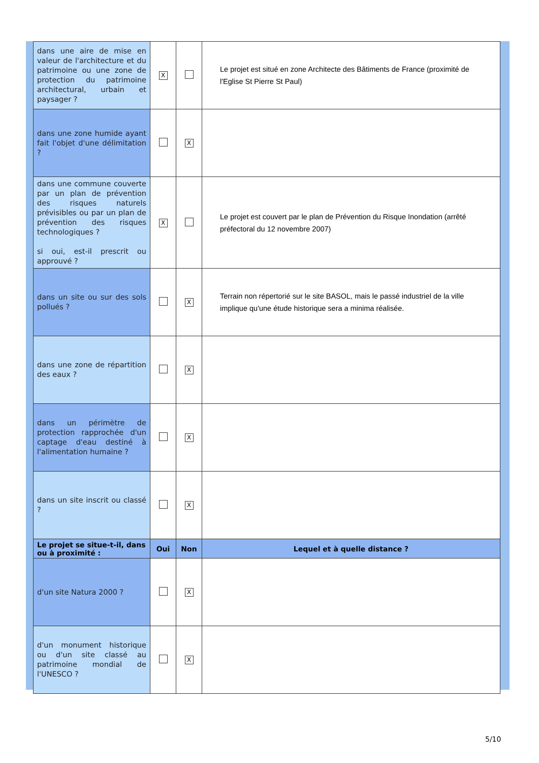| dans une aire de mise en valeur de l'architecture et du patrimoine ou une zone de protection du patrimoine architectural, urbain et paysager ? | X | | Le projet est situé en zone Architecte des Bâtiments de France (proximité de l'Eglise St Pierre St Paul) |
| dans une zone humide ayant fait l'objet d'une délimitation ? | | X | |
| dans une commune couverte par un plan de prévention des risques naturels prévisibles ou par un plan de prévention des risques technologiques ? si oui, est-il prescrit ou approuvé ? | X | | Le projet est couvert par le plan de Prévention du Risque Inondation (arrêté préfectoral du 12 novembre 2007) |
| dans un site ou sur des sols pollués ? | | X | Terrain non répertorié sur le site BASOL, mais le passé industriel de la ville implique qu'une étude historique sera a minima réalisée. |
| dans une zone de répartition des eaux ? | | X | |
| dans un périmètre de protection rapprochée d'un captage d'eau destiné à l'alimentation humaine ? | | X | |
| dans un site inscrit ou classé ? | | X | |
| Le projet se situe-t-il, dans ou à proximité : | Oui | Non | Lequel et à quelle distance ? |
| d'un site Natura 2000 ? | | X | |
| d'un monument historique ou d'un site classé au patrimoine mondial de l'UNESCO ? | | X | |
5/10